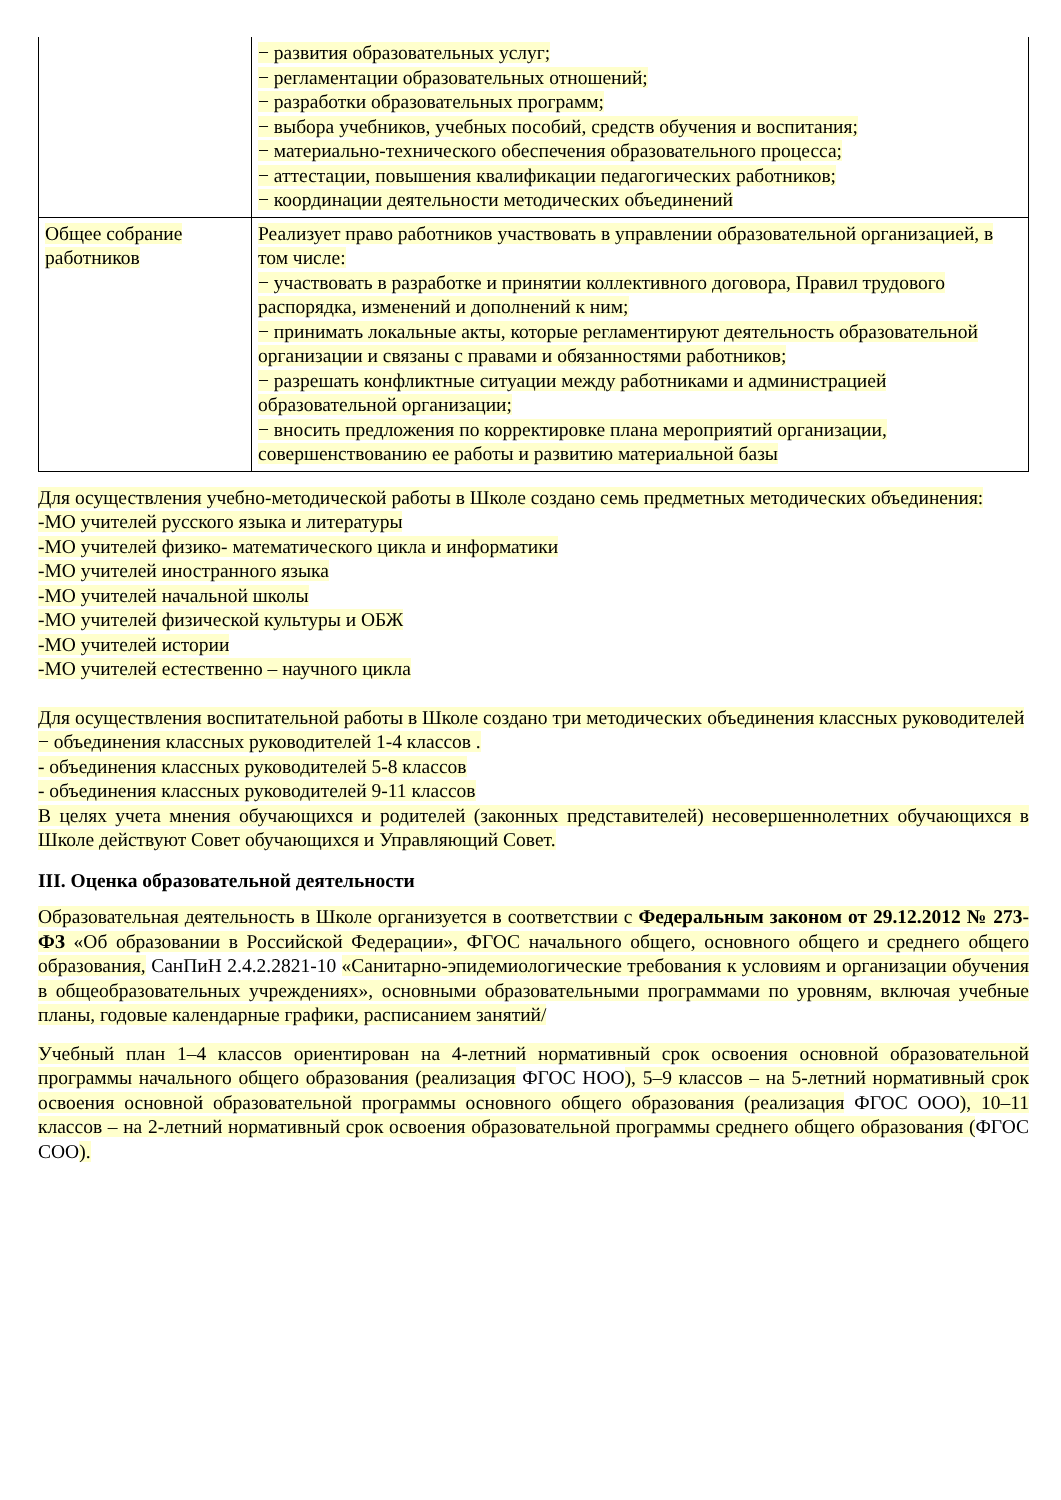| | − развития образовательных услуг; − регламентации образовательных отношений; − разработки образовательных программ; − выбора учебников, учебных пособий, средств обучения и воспитания; − материально-технического обеспечения образовательного процесса; − аттестации, повышения квалификации педагогических работников; − координации деятельности методических объединений |
| Общее собрание работников | Реализует право работников участвовать в управлении образовательной организацией, в том числе: − участвовать в разработке и принятии коллективного договора, Правил трудового распорядка, изменений и дополнений к ним; − принимать локальные акты, которые регламентируют деятельность образовательной организации и связаны с правами и обязанностями работников; − разрешать конфликтные ситуации между работниками и администрацией образовательной организации; − вносить предложения по корректировке плана мероприятий организации, совершенствованию ее работы и развитию материальной базы |
Для осуществления учебно-методической работы в Школе создано семь предметных методических объединения:
-МО учителей русского языка и литературы
-МО учителей физико- математического цикла и информатики
-МО учителей иностранного языка
-МО учителей начальной школы
-МО учителей физической культуры и ОБЖ
-МО учителей истории
-МО учителей естественно – научного цикла
Для осуществления воспитательной работы в Школе создано три методических объединения классных руководителей
− объединения классных руководителей 1-4 классов .
- объединения классных руководителей 5-8 классов
- объединения классных руководителей 9-11 классов
В целях учета мнения обучающихся и родителей (законных представителей) несовершеннолетних обучающихся в Школе действуют Совет обучающихся и Управляющий Совет.
III. Оценка образовательной деятельности
Образовательная деятельность в Школе организуется в соответствии с Федеральным законом от 29.12.2012 № 273-ФЗ «Об образовании в Российской Федерации», ФГОС начального общего, основного общего и среднего общего образования, СанПиН 2.4.2.2821-10 «Санитарно-эпидемиологические требования к условиям и организации обучения в общеобразовательных учреждениях», основными образовательными программами по уровням, включая учебные планы, годовые календарные графики, расписанием занятий/
Учебный план 1–4 классов ориентирован на 4-летний нормативный срок освоения основной образовательной программы начального общего образования (реализация ФГОС НОО), 5–9 классов – на 5-летний нормативный срок освоения основной образовательной программы основного общего образования (реализация ФГОС ООО), 10–11 классов – на 2-летний нормативный срок освоения образовательной программы среднего общего образования (ФГОС СОО).